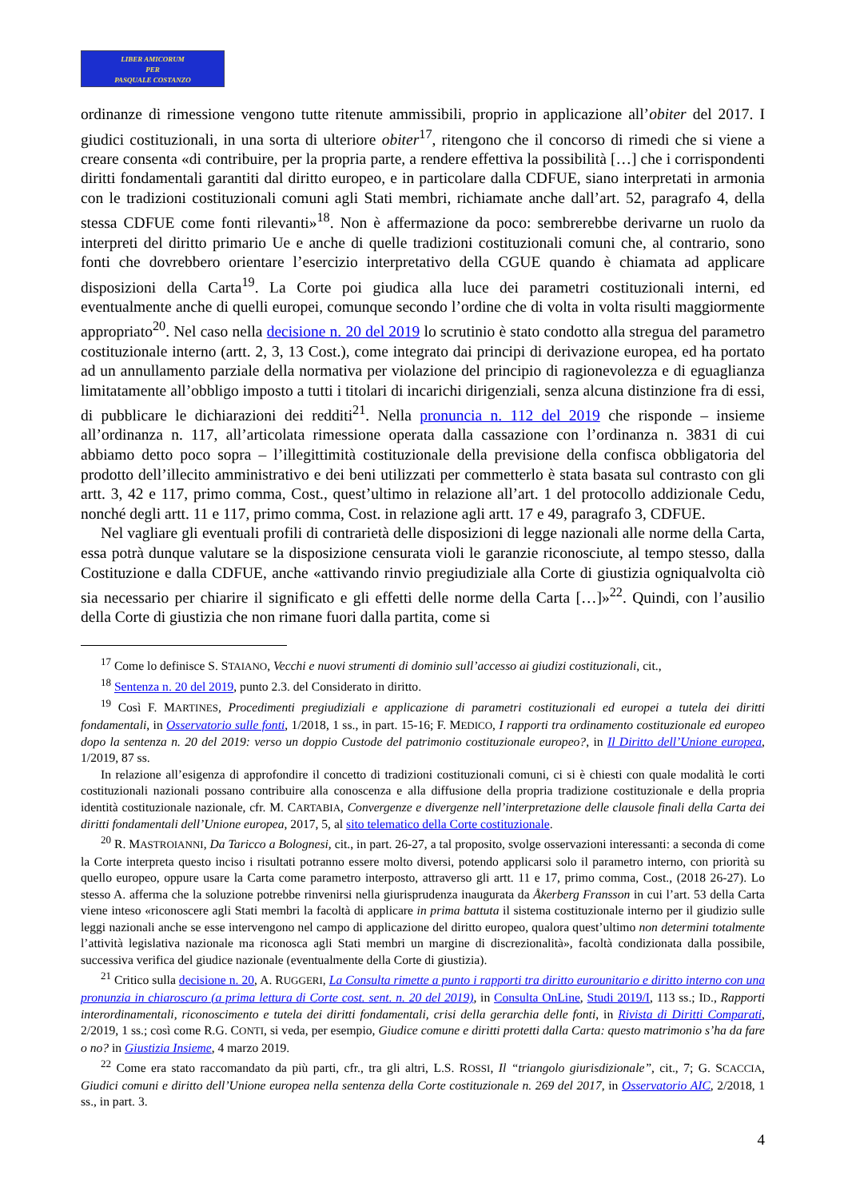LIBER AMICORUM
PER
PASQUALE COSTANZO
ordinanze di rimessione vengono tutte ritenute ammissibili, proprio in applicazione all’obiter del 2017. I giudici costituzionali, in una sorta di ulteriore obiter<sup>17</sup>, ritengono che il concorso di rimedi che si viene a creare consenta «di contribuire, per la propria parte, a rendere effettiva la possibilità […] che i corrispondenti diritti fondamentali garantiti dal diritto europeo, e in particolare dalla CDFUE, siano interpretati in armonia con le tradizioni costituzionali comuni agli Stati membri, richiamate anche dall’art. 52, paragrafo 4, della stessa CDFUE come fonti rilevanti»<sup>18</sup>. Non è affermazione da poco: sembrerebbe derivarne un ruolo da interpreti del diritto primario Ue e anche di quelle tradizioni costituzionali comuni che, al contrario, sono fonti che dovrebbero orientare l’esercizio interpretativo della CGUE quando è chiamata ad applicare disposizioni della Carta<sup>19</sup>. La Corte poi giudica alla luce dei parametri costituzionali interni, ed eventualmente anche di quelli europei, comunque secondo l’ordine che di volta in volta risulti maggiormente appropriato<sup>20</sup>. Nel caso nella decisione n. 20 del 2019 lo scrutinio è stato condotto alla stregua del parametro costituzionale interno (artt. 2, 3, 13 Cost.), come integrato dai principi di derivazione europea, ed ha portato ad un annullamento parziale della normativa per violazione del principio di ragionevolezza e di eguaglianza limitatamente all’obbligo imposto a tutti i titolari di incarichi dirigenziali, senza alcuna distinzione fra di essi, di pubblicare le dichiarazioni dei redditi<sup>21</sup>. Nella pronuncia n. 112 del 2019 che risponde – insieme all’ordinanza n. 117, all’articolata rimessione operata dalla cassazione con l’ordinanza n. 3831 di cui abbiamo detto poco sopra – l’illegittimità costituzionale della previsione della confisca obbligatoria del prodotto dell’illecito amministrativo e dei beni utilizzati per commetterlo è stata basata sul contrasto con gli artt. 3, 42 e 117, primo comma, Cost., quest’ultimo in relazione all’art. 1 del protocollo addizionale Cedu, nonché degli artt. 11 e 117, primo comma, Cost. in relazione agli artt. 17 e 49, paragrafo 3, CDFUE.
Nel vagliare gli eventuali profili di contrarietà delle disposizioni di legge nazionali alle norme della Carta, essa potrà dunque valutare se la disposizione censurata violi le garanzie riconosciute, al tempo stesso, dalla Costituzione e dalla CDFUE, anche «attivando rinvio pregiudiziale alla Corte di giustizia ogniqualvolta ciò sia necessario per chiarire il significato e gli effetti delle norme della Carta […]»<sup>22</sup>. Quindi, con l’ausilio della Corte di giustizia che non rimane fuori dalla partita, come si
<sup>17</sup> Come lo definisce S. STAIANO, Vecchi e nuovi strumenti di dominio sull’accesso ai giudizi costituzionali, cit.,
<sup>18</sup> Sentenza n. 20 del 2019, punto 2.3. del Considerato in diritto.
<sup>19</sup> Così F. MARTINES, Procedimenti pregiudiziali e applicazione di parametri costituzionali ed europei a tutela dei diritti fondamentali, in Osservatorio sulle fonti, 1/2018, 1 ss., in part. 15-16; F. MEDICO, I rapporti tra ordinamento costituzionale ed europeo dopo la sentenza n. 20 del 2019: verso un doppio Custode del patrimonio costituzionale europeo?, in Il Diritto dell’Unione europea, 1/2019, 87 ss.
In relazione all’esigenza di approfondire il concetto di tradizioni costituzionali comuni, ci si è chiesti con quale modalità le corti costituzionali nazionali possano contribuire alla conoscenza e alla diffusione della propria tradizione costituzionale e della propria identità costituzionale nazionale, cfr. M. CARTABIA, Convergenze e divergenze nell’interpretazione delle clausole finali della Carta dei diritti fondamentali dell’Unione europea, 2017, 5, al sito telematico della Corte costituzionale.
<sup>20</sup> R. MASTROIANNI, Da Taricco a Bolognesi, cit., in part. 26-27, a tal proposito, svolge osservazioni interessanti: a seconda di come la Corte interpreta questo inciso i risultati potranno essere molto diversi, potendo applicarsi solo il parametro interno, con priorità su quello europeo, oppure usare la Carta come parametro interposto, attraverso gli artt. 11 e 17, primo comma, Cost., (2018 26-27). Lo stesso A. afferma che la soluzione potrebbe rinvenirsi nella giurisprudenza inaugurata da Åkerberg Fransson in cui l’art. 53 della Carta viene inteso «riconoscere agli Stati membri la facoltà di applicare in prima battuta il sistema costituzionale interno per il giudizio sulle leggi nazionali anche se esse intervengono nel campo di applicazione del diritto europeo, qualora quest’ultimo non determini totalmente l’attività legislativa nazionale ma riconosca agli Stati membri un margine di discrezionalità», facoltà condizionata dalla possibile, successiva verifica del giudice nazionale (eventualmente della Corte di giustizia).
<sup>21</sup> Critico sulla decisione n. 20, A. RUGGERI, La Consulta rimette a punto i rapporti tra diritto eurounitario e diritto interno con una pronunzia in chiaroscuro (a prima lettura di Corte cost. sent. n. 20 del 2019), in Consulta OnLine, Studi 2019/I, 113 ss.; ID., Rapporti interordinamentali, riconoscimento e tutela dei diritti fondamentali, crisi della gerarchia delle fonti, in Rivista di Diritti Comparati, 2/2019, 1 ss.; così come R.G. CONTI, si veda, per esempio, Giudice comune e diritti protetti dalla Carta: questo matrimonio s’ha da fare o no? in Giustizia Insieme, 4 marzo 2019.
<sup>22</sup> Come era stato raccomandato da più parti, cfr., tra gli altri, L.S. ROSSI, Il “triangolo giurisdizionale”, cit., 7; G. SCACCIA, Giudici comuni e diritto dell’Unione europea nella sentenza della Corte costituzionale n. 269 del 2017, in Osservatorio AIC, 2/2018, 1 ss., in part. 3.
4